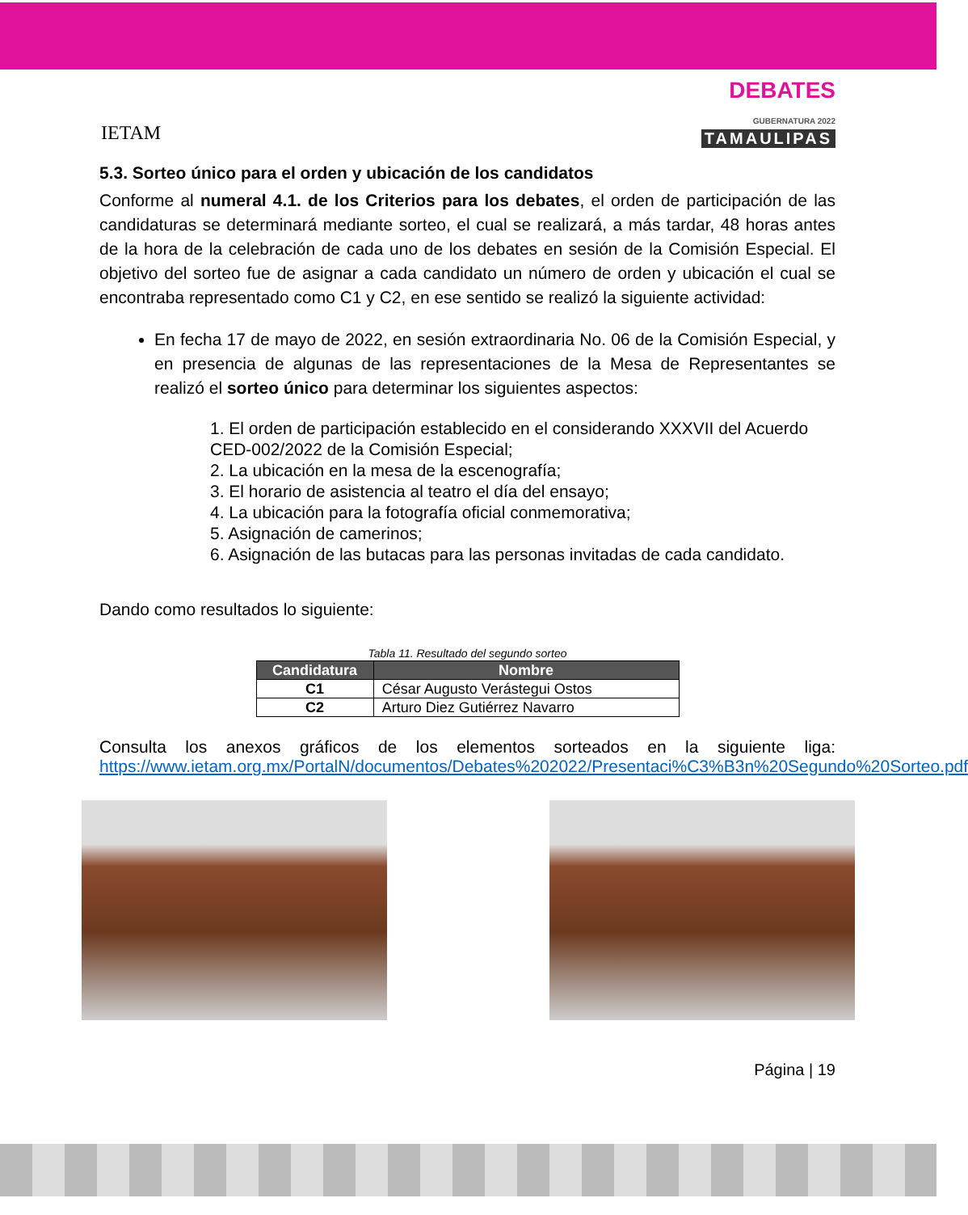IETAM
DEBATES
GUBERNATURA 2022
TAMAULIPAS
5.3. Sorteo único para el orden y ubicación de los candidatos
Conforme al numeral 4.1. de los Criterios para los debates, el orden de participación de las candidaturas se determinará mediante sorteo, el cual se realizará, a más tardar, 48 horas antes de la hora de la celebración de cada uno de los debates en sesión de la Comisión Especial. El objetivo del sorteo fue de asignar a cada candidato un número de orden y ubicación el cual se encontraba representado como C1 y C2, en ese sentido se realizó la siguiente actividad:
En fecha 17 de mayo de 2022, en sesión extraordinaria No. 06 de la Comisión Especial, y en presencia de algunas de las representaciones de la Mesa de Representantes se realizó el sorteo único para determinar los siguientes aspectos:
1. El orden de participación establecido en el considerando XXXVII del Acuerdo CED-002/2022 de la Comisión Especial;
2. La ubicación en la mesa de la escenografía;
3. El horario de asistencia al teatro el día del ensayo;
4. La ubicación para la fotografía oficial conmemorativa;
5. Asignación de camerinos;
6. Asignación de las butacas para las personas invitadas de cada candidato.
Dando como resultados lo siguiente:
Tabla 11. Resultado del segundo sorteo
| Candidatura | Nombre |
| --- | --- |
| C1 | César Augusto Verástegui Ostos |
| C2 | Arturo Diez Gutiérrez Navarro |
Consulta los anexos gráficos de los elementos sorteados en la siguiente liga: https://www.ietam.org.mx/PortalN/documentos/Debates%202022/Presentaci%C3%B3n%20Segundo%20Sorteo.pdf
Página | 19